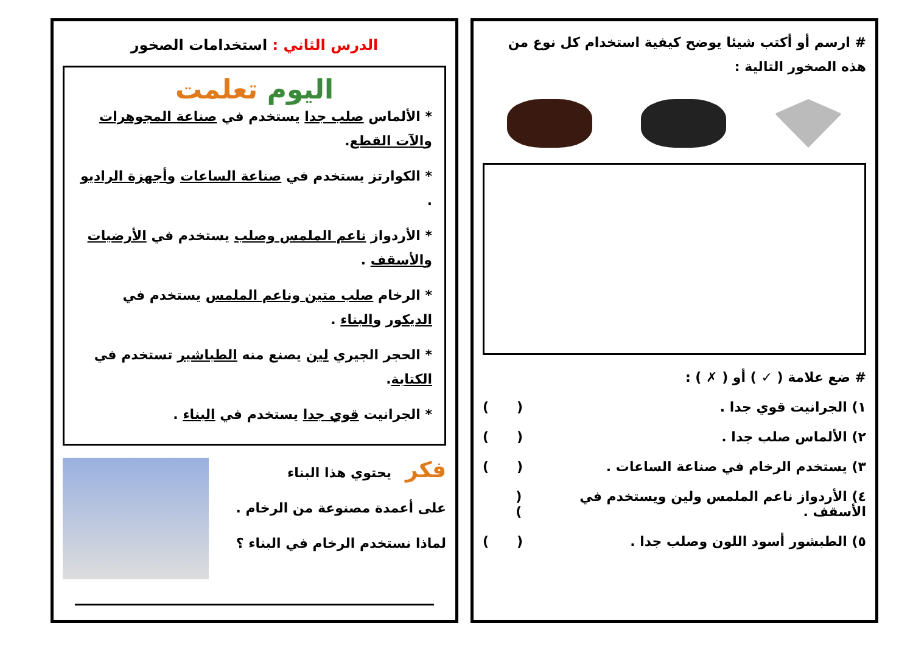# ارسم أو أكتب شيئا يوضح كيفية استخدام كل نوع من هذه الصخور التالية :
# ضع علامة ( ✓ ) أو ( ✗ ) :
١) الجرانيت قوي جدا . ( )
٢) الألماس صلب جدا . ( )
٣) يستخدم الرخام في صناعة الساعات . ( )
٤) الأردواز ناعم الملمس ولين ويستخدم في الأسقف . ( )
٥) الطبشور أسود اللون وصلب جدا . ( )
الدرس الثاني : استخدامات الصخور
اليوم تعلمت
* الألماس صلب جدا يستخدم في صناعة المجوهرات والآت القطع.
* الكوارتز يستخدم في صناعة الساعات وأجهزة الراديو .
* الأردواز ناعم الملمس وصلب يستخدم في الأرضيات والأسقف .
* الرخام صلب متين وناعم الملمس يستخدم في الديكور والبناء .
* الحجر الجيري لين يصنع منه الطباشير تستخدم في الكتابة.
* الجرانيت قوي جدا يستخدم في البناء .
فكر يحتوي هذا البناء
على أعمدة مصنوعة من الرخام .
لماذا نستخدم الرخام في البناء ؟